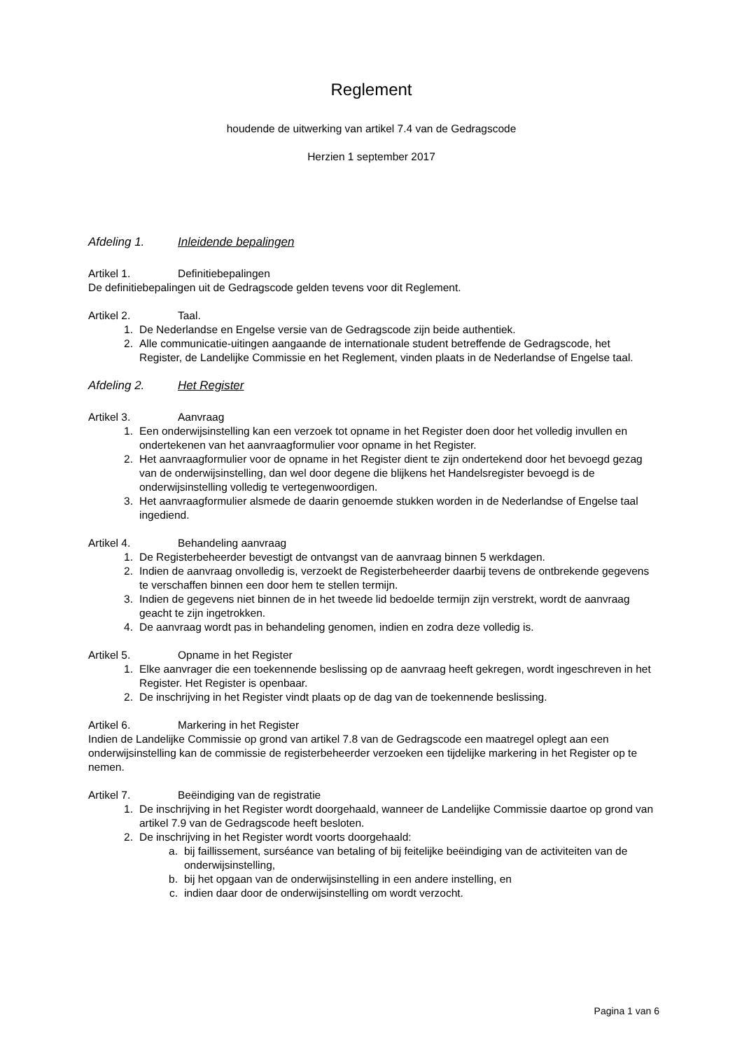Reglement
houdende de uitwerking van artikel 7.4 van de Gedragscode
Herzien 1 september 2017
Afdeling 1. Inleidende bepalingen
Artikel 1. Definitiebepalingen
De definitiebepalingen uit de Gedragscode gelden tevens voor dit Reglement.
Artikel 2. Taal.
1. De Nederlandse en Engelse versie van de Gedragscode zijn beide authentiek.
2. Alle communicatie-uitingen aangaande de internationale student betreffende de Gedragscode, het Register, de Landelijke Commissie en het Reglement, vinden plaats in de Nederlandse of Engelse taal.
Afdeling 2. Het Register
Artikel 3. Aanvraag
1. Een onderwijsinstelling kan een verzoek tot opname in het Register doen door het volledig invullen en ondertekenen van het aanvraagformulier voor opname in het Register.
2. Het aanvraagformulier voor de opname in het Register dient te zijn ondertekend door het bevoegd gezag van de onderwijsinstelling, dan wel door degene die blijkens het Handelsregister bevoegd is de onderwijsinstelling volledig te vertegenwoordigen.
3. Het aanvraagformulier alsmede de daarin genoemde stukken worden in de Nederlandse of Engelse taal ingediend.
Artikel 4. Behandeling aanvraag
1. De Registerbeheerder bevestigt de ontvangst van de aanvraag binnen 5 werkdagen.
2. Indien de aanvraag onvolledig is, verzoekt de Registerbeheerder daarbij tevens de ontbrekende gegevens te verschaffen binnen een door hem te stellen termijn.
3. Indien de gegevens niet binnen de in het tweede lid bedoelde termijn zijn verstrekt, wordt de aanvraag geacht te zijn ingetrokken.
4. De aanvraag wordt pas in behandeling genomen, indien en zodra deze volledig is.
Artikel 5. Opname in het Register
1. Elke aanvrager die een toekennende beslissing op de aanvraag heeft gekregen, wordt ingeschreven in het Register. Het Register is openbaar.
2. De inschrijving in het Register vindt plaats op de dag van de toekennende beslissing.
Artikel 6. Markering in het Register
Indien de Landelijke Commissie op grond van artikel 7.8 van de Gedragscode een maatregel oplegt aan een onderwijsinstelling kan de commissie de registerbeheerder verzoeken een tijdelijke markering in het Register op te nemen.
Artikel 7. Beëindiging van de registratie
1. De inschrijving in het Register wordt doorgehaald, wanneer de Landelijke Commissie daartoe op grond van artikel 7.9 van de Gedragscode heeft besloten.
2. De inschrijving in het Register wordt voorts doorgehaald:
a. bij faillissement, surséance van betaling of bij feitelijke beëindiging van de activiteiten van de onderwijsinstelling,
b. bij het opgaan van de onderwijsinstelling in een andere instelling, en
c. indien daar door de onderwijsinstelling om wordt verzocht.
Pagina 1 van 6